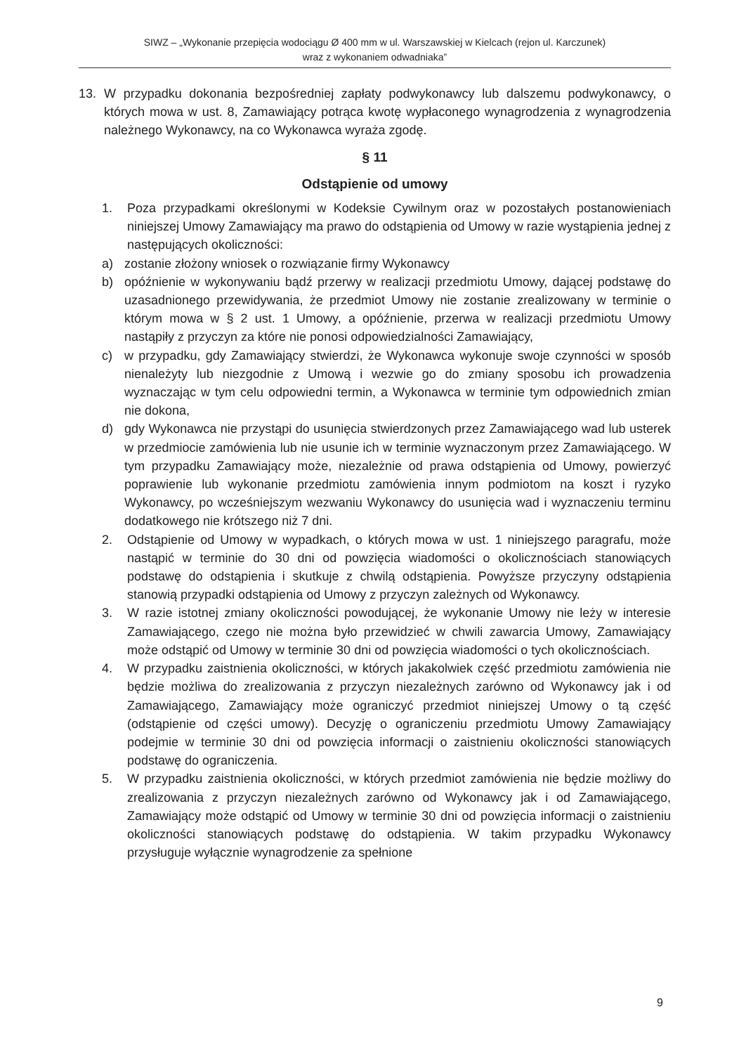SIWZ – „Wykonanie przepięcia wodociągu Ø 400 mm w ul. Warszawskiej w Kielcach (rejon ul. Karczunek)
wraz z wykonaniem odwadniaka”
13. W przypadku dokonania bezpośredniej zapłaty podwykonawcy lub dalszemu podwykonawcy, o których mowa w ust. 8, Zamawiający potrąca kwotę wypłaconego wynagrodzenia z wynagrodzenia należnego Wykonawcy, na co Wykonawca wyraża zgodę.
§ 11
Odstąpienie od umowy
1. Poza przypadkami określonymi w Kodeksie Cywilnym oraz w pozostałych postanowieniach niniejszej Umowy Zamawiający ma prawo do odstąpienia od Umowy w razie wystąpienia jednej z następujących okoliczności:
a) zostanie złożony wniosek o rozwiązanie firmy Wykonawcy
b) opóźnienie w wykonywaniu bądź przerwy w realizacji przedmiotu Umowy, dającej podstawę do uzasadnionego przewidywania, że przedmiot Umowy nie zostanie zrealizowany w terminie o którym mowa w § 2 ust. 1 Umowy, a opóźnienie, przerwa w realizacji przedmiotu Umowy nastąpiły z przyczyn za które nie ponosi odpowiedzialności Zamawiający,
c) w przypadku, gdy Zamawiający stwierdzi, że Wykonawca wykonuje swoje czynności w sposób nienależyty lub niezgodnie z Umową i wezwie go do zmiany sposobu ich prowadzenia wyznaczając w tym celu odpowiedni termin, a Wykonawca w terminie tym odpowiednich zmian nie dokona,
d) gdy Wykonawca nie przystąpi do usunięcia stwierdzonych przez Zamawiającego wad lub usterek w przedmiocie zamówienia lub nie usunie ich w terminie wyznaczonym przez Zamawiającego. W tym przypadku Zamawiający może, niezależnie od prawa odstąpienia od Umowy, powierzyć poprawienie lub wykonanie przedmiotu zamówienia innym podmiotom na koszt i ryzyko Wykonawcy, po wcześniejszym wezwaniu Wykonawcy do usunięcia wad i wyznaczeniu terminu dodatkowego nie krótszego niż 7 dni.
2. Odstąpienie od Umowy w wypadkach, o których mowa w ust. 1 niniejszego paragrafu, może nastąpić w terminie do 30 dni od powzięcia wiadomości o okolicznościach stanowiących podstawę do odstąpienia i skutkuje z chwilą odstąpienia. Powyższe przyczyny odstąpienia stanowią przypadki odstąpienia od Umowy z przyczyn zależnych od Wykonawcy.
3. W razie istotnej zmiany okoliczności powodującej, że wykonanie Umowy nie leży w interesie Zamawiającego, czego nie można było przewidzieć w chwili zawarcia Umowy, Zamawiający może odstąpić od Umowy w terminie 30 dni od powzięcia wiadomości o tych okolicznościach.
4. W przypadku zaistnienia okoliczności, w których jakakolwiek część przedmiotu zamówienia nie będzie możliwa do zrealizowania z przyczyn niezależnych zarówno od Wykonawcy jak i od Zamawiającego, Zamawiający może ograniczyć przedmiot niniejszej Umowy o tą część (odstąpienie od części umowy). Decyzję o ograniczeniu przedmiotu Umowy Zamawiający podejmie w terminie 30 dni od powzięcia informacji o zaistnieniu okoliczności stanowiących podstawę do ograniczenia.
5. W przypadku zaistnienia okoliczności, w których przedmiot zamówienia nie będzie możliwy do zrealizowania z przyczyn niezależnych zarówno od Wykonawcy jak i od Zamawiającego, Zamawiający może odstąpić od Umowy w terminie 30 dni od powzięcia informacji o zaistnieniu okoliczności stanowiących podstawę do odstąpienia. W takim przypadku Wykonawcy przysługuje wyłącznie wynagrodzenie za spełnione
9